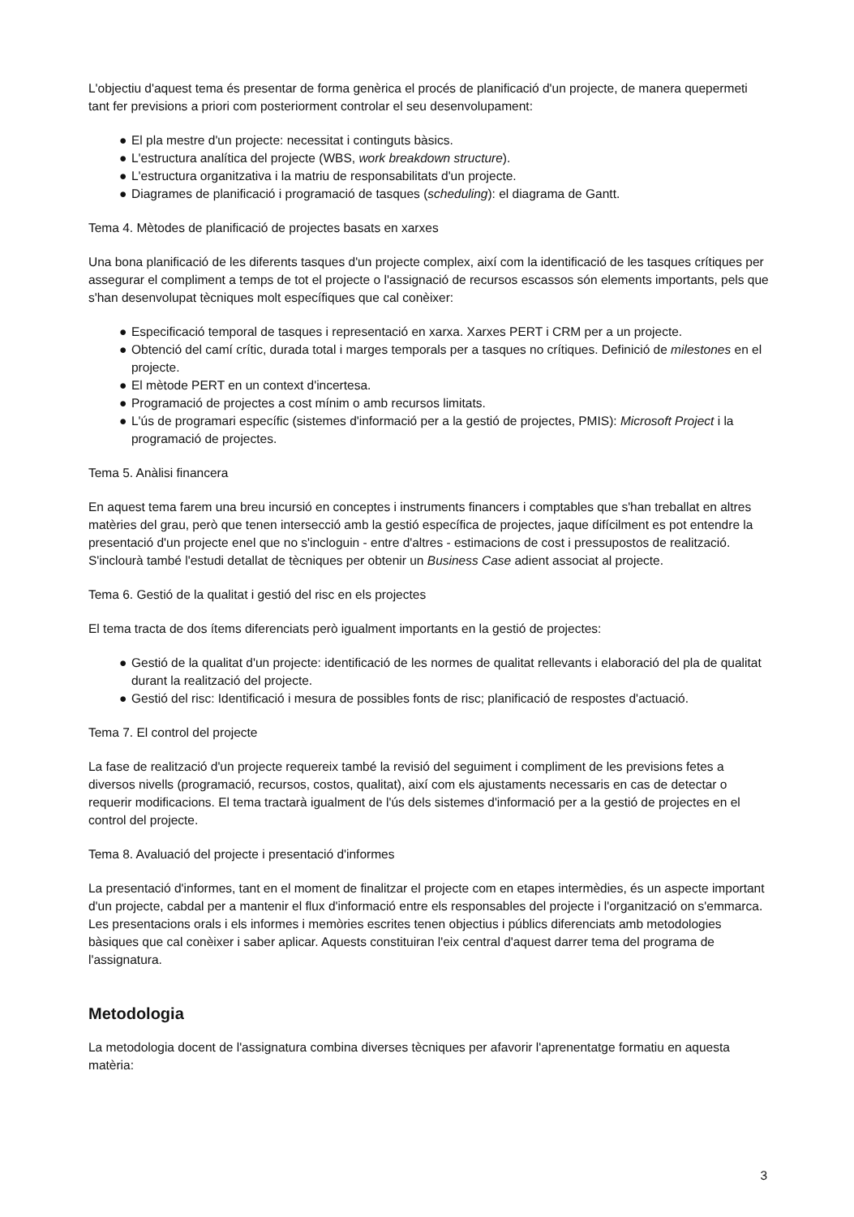L'objectiu d'aquest tema és presentar de forma genèrica el procés de planificació d'un projecte, de manera quepermeti tant fer previsions a priori com posteriorment controlar el seu desenvolupament:
● El pla mestre d'un projecte: necessitat i continguts bàsics.
● L'estructura analítica del projecte (WBS, work breakdown structure).
● L'estructura organitzativa i la matriu de responsabilitats d'un projecte.
● Diagrames de planificació i programació de tasques (scheduling): el diagrama de Gantt.
Tema 4. Mètodes de planificació de projectes basats en xarxes
Una bona planificació de les diferents tasques d'un projecte complex, així com la identificació de les tasques crítiques per assegurar el compliment a temps de tot el projecte o l'assignació de recursos escassos són elements importants, pels que s'han desenvolupat tècniques molt específiques que cal conèixer:
● Especificació temporal de tasques i representació en xarxa. Xarxes PERT i CRM per a un projecte.
● Obtenció del camí crític, durada total i marges temporals per a tasques no crítiques. Definició de milestones en el projecte.
● El mètode PERT en un context d'incertesa.
● Programació de projectes a cost mínim o amb recursos limitats.
● L'ús de programari específic (sistemes d'informació per a la gestió de projectes, PMIS): Microsoft Project i la programació de projectes.
Tema 5. Anàlisi financera
En aquest tema farem una breu incursió en conceptes i instruments financers i comptables que s'han treballat en altres matèries del grau, però que tenen intersecció amb la gestió específica de projectes, jaque difícilment es pot entendre la presentació d'un projecte enel que no s'incloguin - entre d'altres - estimacions de cost i pressupostos de realització. S'inclourà també l'estudi detallat de tècniques per obtenir un Business Case adient associat al projecte.
Tema 6. Gestió de la qualitat i gestió del risc en els projectes
El tema tracta de dos ítems diferenciats però igualment importants en la gestió de projectes:
● Gestió de la qualitat d'un projecte: identificació de les normes de qualitat rellevants i elaboració del pla de qualitat durant la realització del projecte.
● Gestió del risc: Identificació i mesura de possibles fonts de risc; planificació de respostes d'actuació.
Tema 7. El control del projecte
La fase de realització d'un projecte requereix també la revisió del seguiment i compliment de les previsions fetes a diversos nivells (programació, recursos, costos, qualitat), així com els ajustaments necessaris en cas de detectar o requerir modificacions. El tema tractarà igualment de l'ús dels sistemes d'informació per a la gestió de projectes en el control del projecte.
Tema 8. Avaluació del projecte i presentació d'informes
La presentació d'informes, tant en el moment de finalitzar el projecte com en etapes intermèdies, és un aspecte important d'un projecte, cabdal per a mantenir el flux d'informació entre els responsables del projecte i l'organització on s'emmarca. Les presentacions orals i els informes i memòries escrites tenen objectius i públics diferenciats amb metodologies bàsiques que cal conèixer i saber aplicar. Aquests constituiran l'eix central d'aquest darrer tema del programa de l'assignatura.
Metodologia
La metodologia docent de l'assignatura combina diverses tècniques per afavorir l'aprenentatge formatiu en aquesta matèria:
3